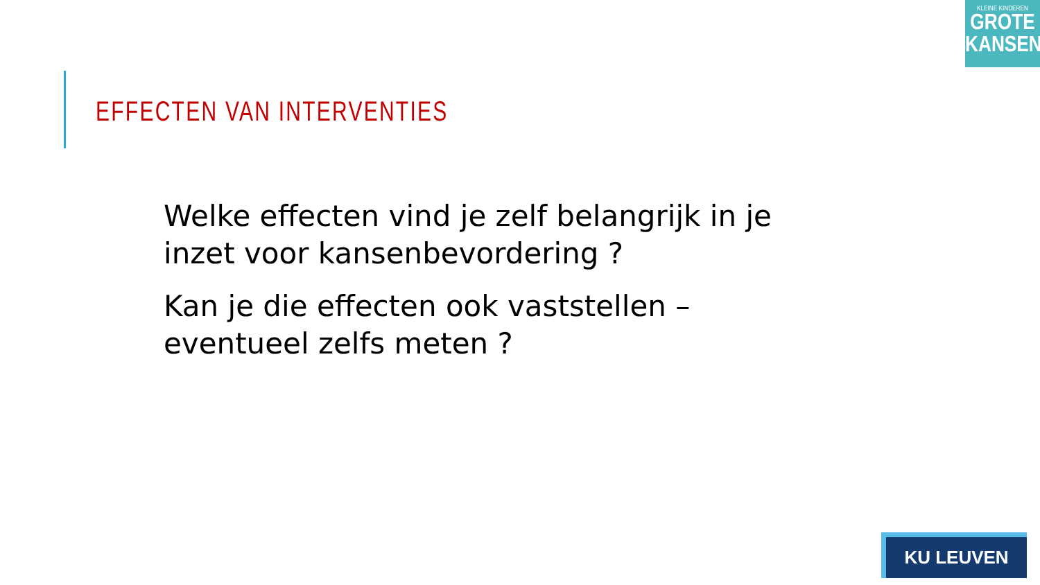KLEINE KINDEREN
GROTE
KANSEN
EFFECTEN VAN INTERVENTIES
Welke effecten vind je zelf belangrijk in je inzet voor kansenbevordering ?
Kan je die effecten ook vaststellen – eventueel zelfs meten ?
KU LEUVEN